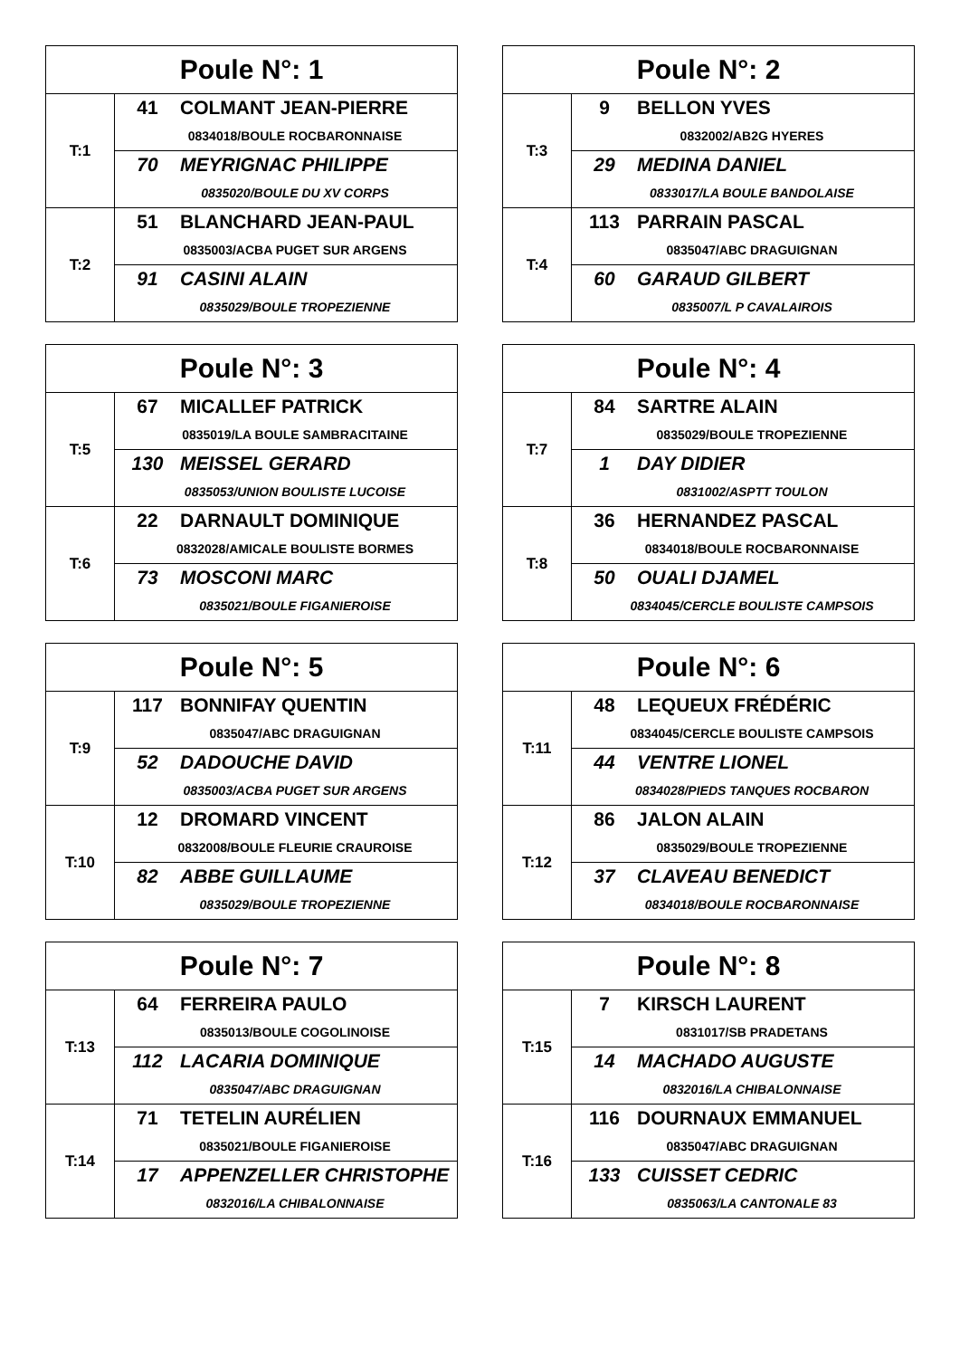| Poule N°: 1 | |
| --- | --- |
| T:1 | 41 COLMANT JEAN-PIERRE |
| | 0834018/BOULE ROCBARONNAISE |
| | 70 MEYRIGNAC PHILIPPE |
| | 0835020/BOULE DU XV CORPS |
| T:2 | 51 BLANCHARD JEAN-PAUL |
| | 0835003/ACBA PUGET SUR ARGENS |
| | 91 CASINI ALAIN |
| | 0835029/BOULE TROPEZIENNE |
| Poule N°: 2 | |
| --- | --- |
| T:3 | 9 BELLON YVES |
| | 0832002/AB2G HYERES |
| | 29 MEDINA DANIEL |
| | 0833017/LA BOULE BANDOLAISE |
| T:4 | 113 PARRAIN PASCAL |
| | 0835047/ABC DRAGUIGNAN |
| | 60 GARAUD GILBERT |
| | 0835007/L P CAVALAIROIS |
| Poule N°: 3 | |
| --- | --- |
| T:5 | 67 MICALLEF PATRICK |
| | 0835019/LA BOULE SAMBRACITAINE |
| | 130 MEISSEL GERARD |
| | 0835053/UNION BOULISTE LUCOISE |
| T:6 | 22 DARNAULT DOMINIQUE |
| | 0832028/AMICALE BOULISTE BORMES |
| | 73 MOSCONI MARC |
| | 0835021/BOULE FIGANIEROISE |
| Poule N°: 4 | |
| --- | --- |
| T:7 | 84 SARTRE ALAIN |
| | 0835029/BOULE TROPEZIENNE |
| | 1 DAY DIDIER |
| | 0831002/ASPTT TOULON |
| T:8 | 36 HERNANDEZ PASCAL |
| | 0834018/BOULE ROCBARONNAISE |
| | 50 OUALI DJAMEL |
| | 0834045/CERCLE BOULISTE CAMPSOIS |
| Poule N°: 5 | |
| --- | --- |
| T:9 | 117 BONNIFAY QUENTIN |
| | 0835047/ABC DRAGUIGNAN |
| | 52 DADOUCHE DAVID |
| | 0835003/ACBA PUGET SUR ARGENS |
| T:10 | 12 DROMARD VINCENT |
| | 0832008/BOULE FLEURIE CRAUROISE |
| | 82 ABBE GUILLAUME |
| | 0835029/BOULE TROPEZIENNE |
| Poule N°: 6 | |
| --- | --- |
| T:11 | 48 LEQUEUX FRÉDÉRIC |
| | 0834045/CERCLE BOULISTE CAMPSOIS |
| | 44 VENTRE LIONEL |
| | 0834028/PIEDS TANQUES ROCBARON |
| T:12 | 86 JALON ALAIN |
| | 0835029/BOULE TROPEZIENNE |
| | 37 CLAVEAU BENEDICT |
| | 0834018/BOULE ROCBARONNAISE |
| Poule N°: 7 | |
| --- | --- |
| T:13 | 64 FERREIRA PAULO |
| | 0835013/BOULE COGOLINOISE |
| | 112 LACARIA DOMINIQUE |
| | 0835047/ABC DRAGUIGNAN |
| T:14 | 71 TETELIN AURÉLIEN |
| | 0835021/BOULE FIGANIEROISE |
| | 17 APPENZELLER CHRISTOPHE |
| | 0832016/LA CHIBALONNAISE |
| Poule N°: 8 | |
| --- | --- |
| T:15 | 7 KIRSCH LAURENT |
| | 0831017/SB PRADETANS |
| | 14 MACHADO AUGUSTE |
| | 0832016/LA CHIBALONNAISE |
| T:16 | 116 DOURNAUX EMMANUEL |
| | 0835047/ABC DRAGUIGNAN |
| | 133 CUISSET CEDRIC |
| | 0835063/LA CANTONALE 83 |